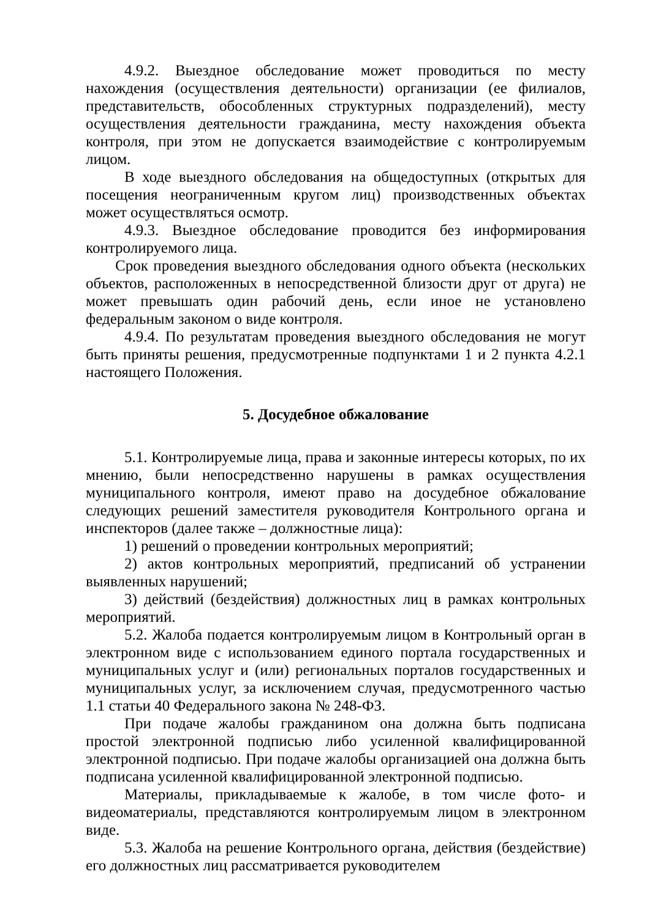4.9.2. Выездное обследование может проводиться по месту нахождения (осуществления деятельности) организации (ее филиалов, представительств, обособленных структурных подразделений), месту осуществления деятельности гражданина, месту нахождения объекта контроля, при этом не допускается взаимодействие с контролируемым лицом.
В ходе выездного обследования на общедоступных (открытых для посещения неограниченным кругом лиц) производственных объектах может осуществляться осмотр.
4.9.3. Выездное обследование проводится без информирования контролируемого лица.
Срок проведения выездного обследования одного объекта (нескольких объектов, расположенных в непосредственной близости друг от друга) не может превышать один рабочий день, если иное не установлено федеральным законом о виде контроля.
4.9.4. По результатам проведения выездного обследования не могут быть приняты решения, предусмотренные подпунктами 1 и 2 пункта 4.2.1 настоящего Положения.
5. Досудебное обжалование
5.1. Контролируемые лица, права и законные интересы которых, по их мнению, были непосредственно нарушены в рамках осуществления муниципального контроля, имеют право на досудебное обжалование следующих решений заместителя руководителя Контрольного органа и инспекторов (далее также – должностные лица):
1) решений о проведении контрольных мероприятий;
2) актов контрольных мероприятий, предписаний об устранении выявленных нарушений;
3) действий (бездействия) должностных лиц в рамках контрольных мероприятий.
5.2. Жалоба подается контролируемым лицом в Контрольный орган в электронном виде с использованием единого портала государственных и муниципальных услуг и (или) региональных порталов государственных и муниципальных услуг, за исключением случая, предусмотренного частью 1.1 статьи 40 Федерального закона № 248-ФЗ.
При подаче жалобы гражданином она должна быть подписана простой электронной подписью либо усиленной квалифицированной электронной подписью. При подаче жалобы организацией она должна быть подписана усиленной квалифицированной электронной подписью.
Материалы, прикладываемые к жалобе, в том числе фото- и видеоматериалы, представляются контролируемым лицом в электронном виде.
5.3. Жалоба на решение Контрольного органа, действия (бездействие) его должностных лиц рассматривается руководителем